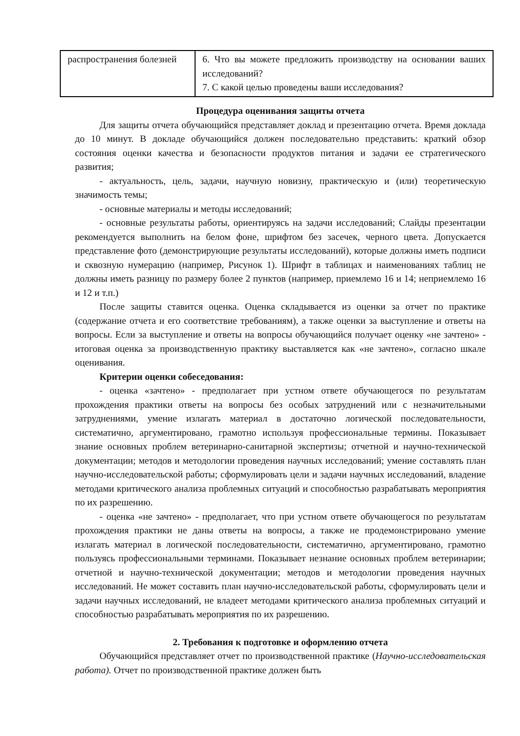| распространения болезней | 6. Что вы можете предложить производству на основании ваших исследований? 7. С какой целью проведены ваши исследования? |
Процедура оценивания защиты отчета
Для защиты отчета обучающийся представляет доклад и презентацию отчета. Время доклада до 10 минут. В докладе обучающийся должен последовательно представить: краткий обзор состояния оценки качества и безопасности продуктов питания и задачи ее стратегического развития;
- актуальность, цель, задачи, научную новизну, практическую и (или) теоретическую значимость темы;
- основные материалы и методы исследований;
- основные результаты работы, ориентируясь на задачи исследований; Слайды презентации рекомендуется выполнить на белом фоне, шрифтом без засечек, черного цвета. Допускается представление фото (демонстрирующие результаты исследований), которые должны иметь подписи и сквозную нумерацию (например, Рисунок 1). Шрифт в таблицах и наименованиях таблиц не должны иметь разницу по размеру более 2 пунктов (например, приемлемо 16 и 14; неприемлемо 16 и 12 и т.п.)
После защиты ставится оценка. Оценка складывается из оценки за отчет по практике (содержание отчета и его соответствие требованиям), а также оценки за выступление и ответы на вопросы. Если за выступление и ответы на вопросы обучающийся получает оценку «не зачтено» - итоговая оценка за производственную практику выставляется как «не зачтено», согласно шкале оценивания.
Критерии оценки собеседования:
- оценка «зачтено» - предполагает при устном ответе обучающегося по результатам прохождения практики ответы на вопросы без особых затруднений или с незначительными затруднениями, умение излагать материал в достаточно логической последовательности, систематично, аргументировано, грамотно используя профессиональные термины. Показывает знание основных проблем ветеринарно-санитарной экспертизы; отчетной и научно-технической документации; методов и методологии проведения научных исследований; умение составлять план научно-исследовательской работы; сформулировать цели и задачи научных исследований, владение методами критического анализа проблемных ситуаций и способностью разрабатывать мероприятия по их разрешению.
- оценка «не зачтено» - предполагает, что при устном ответе обучающегося по результатам прохождения практики не даны ответы на вопросы, а также не продемонстрировано умение излагать материал в логической последовательности, систематично, аргументировано, грамотно пользуясь профессиональными терминами. Показывает незнание основных проблем ветеринарии; отчетной и научно-технической документации; методов и методологии проведения научных исследований. Не может составить план научно-исследовательской работы, сформулировать цели и задачи научных исследований, не владеет методами критического анализа проблемных ситуаций и способностью разрабатывать мероприятия по их разрешению.
2. Требования к подготовке и оформлению отчета
Обучающийся представляет отчет по производственной практике (Научно-исследовательская работа). Отчет по производственной практике должен быть